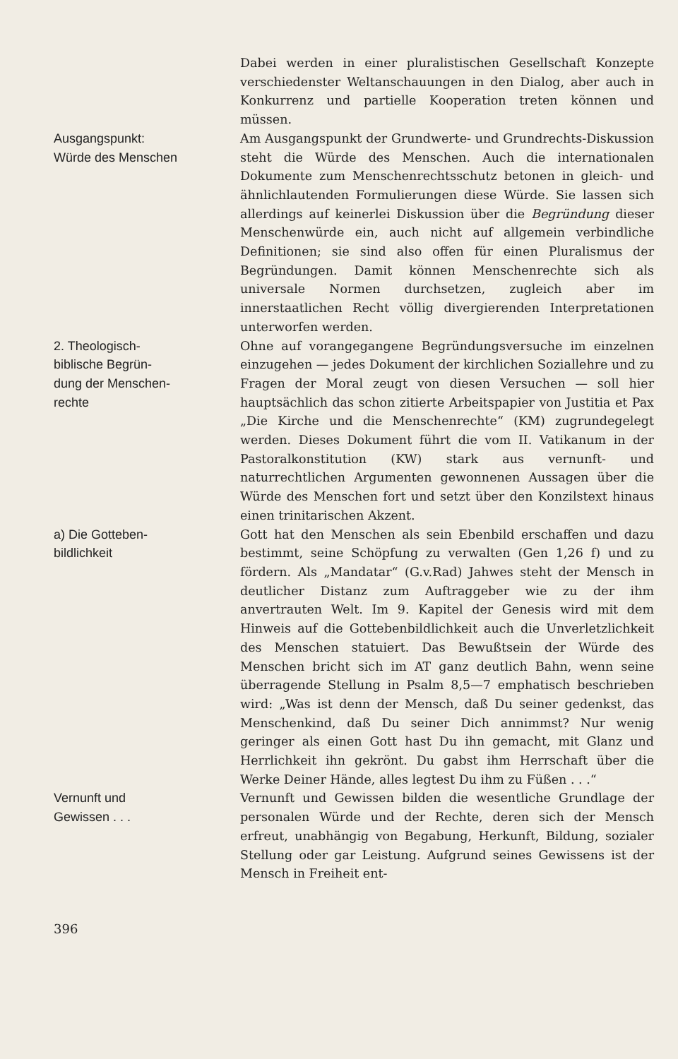Dabei werden in einer pluralistischen Gesellschaft Konzepte verschiedenster Weltanschauungen in den Dialog, aber auch in Konkurrenz und partielle Kooperation treten können und müssen.
Ausgangspunkt:
Würde des Menschen
Am Ausgangspunkt der Grundwerte- und Grundrechts-Diskussion steht die Würde des Menschen. Auch die internationalen Dokumente zum Menschenrechtsschutz betonen in gleich- und ähnlichlautenden Formulierungen diese Würde. Sie lassen sich allerdings auf keinerlei Diskussion über die Begründung dieser Menschenwürde ein, auch nicht auf allgemein verbindliche Definitionen; sie sind also offen für einen Pluralismus der Begründungen. Damit können Menschenrechte sich als universale Normen durchsetzen, zugleich aber im innerstaatlichen Recht völlig divergierenden Interpretationen unterworfen werden.
2. Theologisch-
biblische Begrün-
dung der Menschen-
rechte
Ohne auf vorangegangene Begründungsversuche im einzelnen einzugehen — jedes Dokument der kirchlichen Soziallehre und zu Fragen der Moral zeugt von diesen Versuchen — soll hier hauptsächlich das schon zitierte Arbeitspapier von Justitia et Pax „Die Kirche und die Menschenrechte“ (KM) zugrundegelegt werden. Dieses Dokument führt die vom II. Vatikanum in der Pastoralkonstitution (KW) stark aus vernunft- und naturrechtlichen Argumenten gewonnenen Aussagen über die Würde des Menschen fort und setzt über den Konzilstext hinaus einen trinitarischen Akzent.
a) Die Gotteben-
bildlichkeit
Gott hat den Menschen als sein Ebenbild erschaffen und dazu bestimmt, seine Schöpfung zu verwalten (Gen 1,26 f) und zu fördern. Als „Mandatar“ (G.v.Rad) Jahwes steht der Mensch in deutlicher Distanz zum Auftraggeber wie zu der ihm anvertrauten Welt. Im 9. Kapitel der Genesis wird mit dem Hinweis auf die Gottebenbildlichkeit auch die Unverletzlichkeit des Menschen statuiert. Das Bewußtsein der Würde des Menschen bricht sich im AT ganz deutlich Bahn, wenn seine überragende Stellung in Psalm 8,5—7 emphatisch beschrieben wird: „Was ist denn der Mensch, daß Du seiner gedenkst, das Menschenkind, daß Du seiner Dich annimmst? Nur wenig geringer als einen Gott hast Du ihn gemacht, mit Glanz und Herrlichkeit ihn gekrönt. Du gabst ihm Herrschaft über die Werke Deiner Hände, alles legtest Du ihm zu Füßen . . .“
Vernunft und
Gewissen . . .
Vernunft und Gewissen bilden die wesentliche Grundlage der personalen Würde und der Rechte, deren sich der Mensch erfreut, unabhängig von Begabung, Herkunft, Bildung, sozialer Stellung oder gar Leistung. Aufgrund seines Gewissens ist der Mensch in Freiheit ent-
396